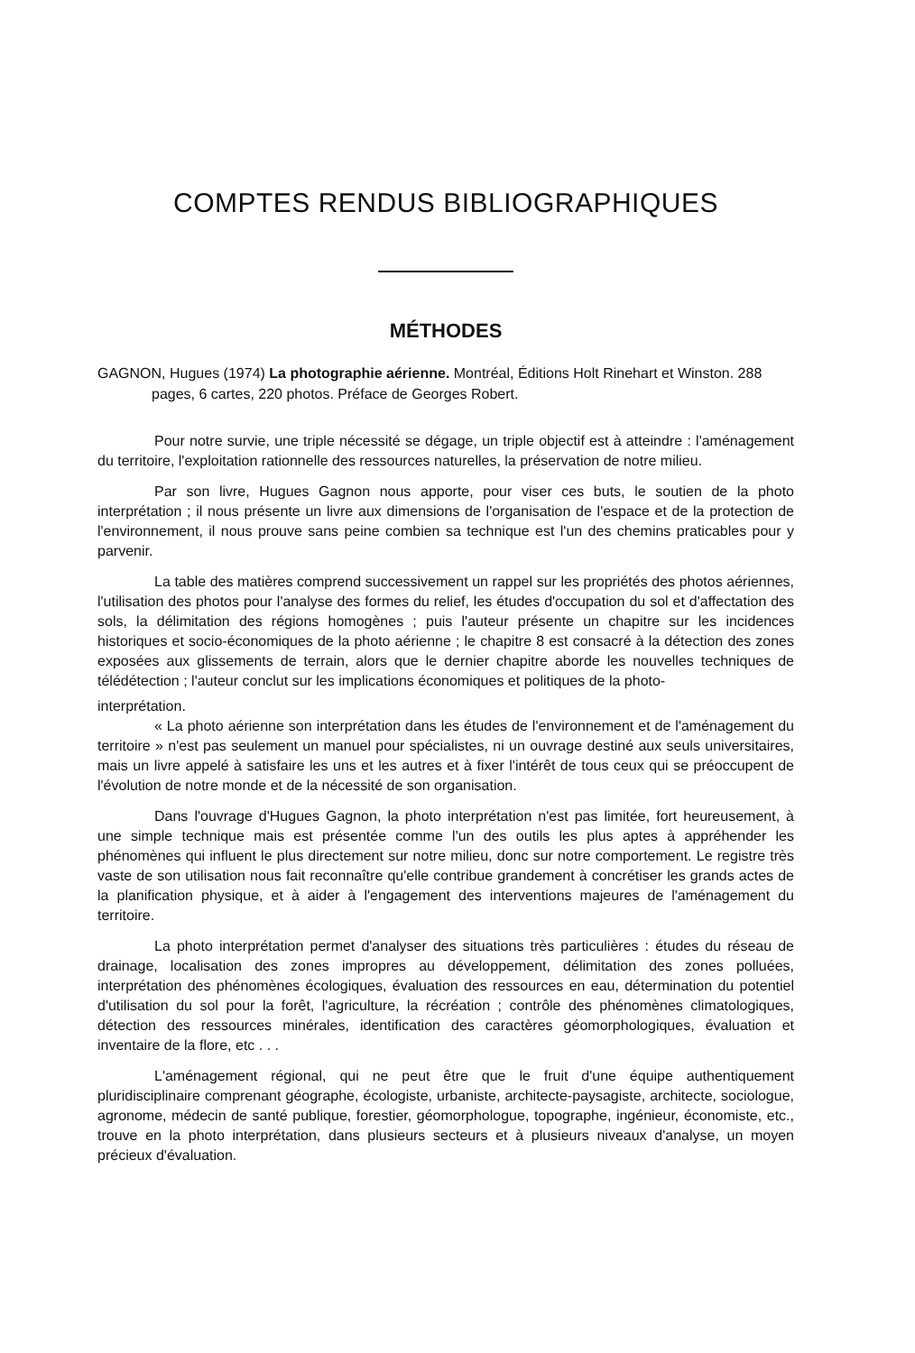COMPTES RENDUS BIBLIOGRAPHIQUES
MÉTHODES
GAGNON, Hugues (1974) La photographie aérienne. Montréal, Éditions Holt Rinehart et Winston. 288 pages, 6 cartes, 220 photos. Préface de Georges Robert.
Pour notre survie, une triple nécessité se dégage, un triple objectif est à atteindre : l'aménagement du territoire, l'exploitation rationnelle des ressources naturelles, la préservation de notre milieu.
Par son livre, Hugues Gagnon nous apporte, pour viser ces buts, le soutien de la photo interprétation ; il nous présente un livre aux dimensions de l'organisation de l'espace et de la protection de l'environnement, il nous prouve sans peine combien sa technique est l'un des chemins praticables pour y parvenir.
La table des matières comprend successivement un rappel sur les propriétés des photos aériennes, l'utilisation des photos pour l'analyse des formes du relief, les études d'occupation du sol et d'affectation des sols, la délimitation des régions homogènes ; puis l'auteur présente un chapitre sur les incidences historiques et socio-économiques de la photo aérienne ; le chapitre 8 est consacré à la détection des zones exposées aux glissements de terrain, alors que le dernier chapitre aborde les nouvelles techniques de télédétection ; l'auteur conclut sur les implications économiques et politiques de la photo-
interprétation.
« La photo aérienne son interprétation dans les études de l'environnement et de l'aménagement du territoire » n'est pas seulement un manuel pour spécialistes, ni un ouvrage destiné aux seuls universitaires, mais un livre appelé à satisfaire les uns et les autres et à fixer l'intérêt de tous ceux qui se préoccupent de l'évolution de notre monde et de la nécessité de son organisation.
Dans l'ouvrage d'Hugues Gagnon, la photo interprétation n'est pas limitée, fort heureusement, à une simple technique mais est présentée comme l'un des outils les plus aptes à appréhender les phénomènes qui influent le plus directement sur notre milieu, donc sur notre comportement. Le registre très vaste de son utilisation nous fait reconnaître qu'elle contribue grandement à concrétiser les grands actes de la planification physique, et à aider à l'engagement des interventions majeures de l'aménagement du territoire.
La photo interprétation permet d'analyser des situations très particulières : études du réseau de drainage, localisation des zones impropres au développement, délimitation des zones polluées, interprétation des phénomènes écologiques, évaluation des ressources en eau, détermination du potentiel d'utilisation du sol pour la forêt, l'agriculture, la récréation ; contrôle des phénomènes climatologiques, détection des ressources minérales, identification des caractères géomorphologiques, évaluation et inventaire de la flore, etc . . .
L'aménagement régional, qui ne peut être que le fruit d'une équipe authentiquement pluridisciplinaire comprenant géographe, écologiste, urbaniste, architecte-paysagiste, architecte, sociologue, agronome, médecin de santé publique, forestier, géomorphologue, topographe, ingénieur, économiste, etc., trouve en la photo interprétation, dans plusieurs secteurs et à plusieurs niveaux d'analyse, un moyen précieux d'évaluation.